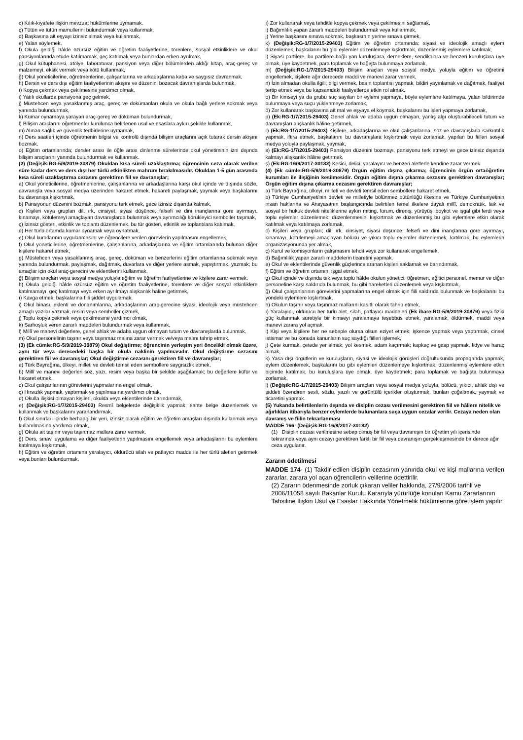c) Kılık-kıyafete ilişkin mevzuat hükümlerine uymamak,
ç) Tütün ve tütün mamullerini bulundurmak veya kullanmak,
d) Başkasına ait eşyayı izinsiz almak veya kullanmak,
e) Yalan söylemek,
f) Okula geldiği hâlde özürsüz eğitim ve öğretim faaliyetlerine, törenlere, sosyal etkinliklere ve okul pansiyonlarında etüde katılmamak, geç katılmak veya bunlardan erken ayrılmak,
g) Okul kütüphanesi, atölye, laboratuvar, pansiyon veya diğer bölümlerden aldığı kitap, araç-gereç ve malzemeyi, eksik vermek veya kötü kullanmak,
ğ) Okul yöneticilerine, öğretmenlerine, çalışanlarına ve arkadaşlarına kaba ve saygısız davranmak,
h) Dersin ve ders dışı eğitim faaliyetlerinin akışını ve düzenini bozacak davranışlarda bulunmak,
ı) Kopya çekmek veya çekilmesine yardımcı olmak,
i) Yatılı okullarda pansiyona geç gelmek,
j) Müstehcen veya yasaklanmış araç, gereç ve dokümanları okula ve okula bağlı yerlere sokmak veya yanında bulundurmak,
k) Kumar oynamaya yarayan araç-gereç ve doküman bulundurmak,
l) Bilişim araçlarını öğretmenler kurulunca belirlenen usul ve esaslara aykırı şekilde kullanmak,
m) Alınan sağlık ve güvenlik tedbirlerine uymamak,
n) Ders saatleri içinde öğretmenin bilgisi ve kontrolü dışında bilişim araçlarını açık tutarak dersin akışını bozmak,
o) Eğitim ortamlarında; dersler arası ile öğle arası dinlenme sürelerinde okul yönetiminin izni dışında bilişim araçlarını yanında bulundurmak ve kullanmak.
(2) (Değişik:RG-5/9/2019-30879) Okuldan kısa süreli uzaklaştırma; öğrencinin ceza olarak verilen süre kadar ders ve ders dışı her türlü etkinlikten mahrum bırakılmasıdır. Okuldan 1-5 gün arasında kısa süreli uzaklaştırma cezasını gerektiren fiil ve davranışlar;
a) Okul yöneticilerine, öğretmenlerine, çalışanlarına ve arkadaşlarına karşı okul içinde ve dışında sözle, davranışla veya sosyal medya üzerinden hakaret etmek, hakareti paylaşmak, yaymak veya başkalarını bu davranışa kışkırtmak,
b) Pansiyonun düzenini bozmak, pansiyonu terk etmek, gece izinsiz dışarıda kalmak,
c) Kişileri veya grupları dil, ırk, cinsiyet, siyasi düşünce, felsefi ve dini inançlarına göre ayırmayı, kınamayı, kötülemeyi amaçlayan davranışlarda bulunmak veya ayrımcılığı körükleyici semboller taşımak,
ç) İzinsiz gösteri, etkinlik ve toplantı düzenlemek, bu tür gösteri, etkinlik ve toplantılara katılmak,
d) Her türlü ortamda kumar oynamak veya oynatmak,
e) Okul kurallarının uygulanmasını ve öğrencilere verilen görevlerin yapılmasını engellemek,
f) Okul yöneticilerine, öğretmenlerine, çalışanlarına, arkadaşlarına ve eğitim ortamlarında bulunan diğer kişilere hakaret etmek,
g) Müstehcen veya yasaklanmış araç, gereç, doküman ve benzerlerini eğitim ortamlarına sokmak veya yanında bulundurmak, paylaşmak, dağıtmak, duvarlara ve diğer yerlere asmak, yapıştırmak, yazmak; bu amaçlar için okul araç-gerecini ve eklentilerini kullanmak,
ğ) Bilişim araçları veya sosyal medya yoluyla eğitim ve öğretim faaliyetlerine ve kişilere zarar vermek,
h) Okula geldiği hâlde özürsüz eğitim ve öğretim faaliyetlerine, törenlere ve diğer sosyal etkinliklere katılmamayı, geç katılmayı veya erken ayrılmayı alışkanlık haline getirmek,
ı) Kavga etmek, başkalarına fiili şiddet uygulamak,
i) Okul binası, eklenti ve donanımlarına, arkadaşlarının araç-gerecine siyasi, ideolojik veya müstehcen amaçlı yazılar yazmak, resim veya semboller çizmek,
j) Toplu kopya çekmek veya çekilmesine yardımcı olmak,
k) Sarhoşluk veren zararlı maddeleri bulundurmak veya kullanmak,
l) Millî ve manevi değerlere, genel ahlak ve adaba uygun olmayan tutum ve davranışlarda bulunmak,
m) Okul personelinin taşınır veya taşınmaz malına zarar vermek ve/veya malını tahrip etmek,
(3) (Ek cümle:RG-5/9/2019-30879) Okul değiştirme; öğrencinin yerleşim yeri öncelikli olmak üzere, aynı tür veya derecedeki başka bir okula naklinin yapılmasıdır. Okul değiştirme cezasını gerektiren fiil ve davranışlar; Okul değiştirme cezasını gerektiren fiil ve davranışlar;
a) Türk Bayrağına, ülkeyi, milleti ve devleti temsil eden sembollere saygısızlık etmek,
b) Millî ve manevi değerleri söz, yazı, resim veya başka bir şekilde aşağılamak; bu değerlere küfür ve hakaret etmek,
c) Okul çalışanlarının görevlerini yapmalarına engel olmak,
ç) Hırsızlık yapmak, yaptırmak ve yapılmasına yardımcı olmak,
d) Okulla ilişkisi olmayan kişileri, okulda veya eklentilerinde barındırmak,
e) (Değişik:RG-1/7/2015-29403) Resmî belgelerde değişiklik yapmak; sahte belge düzenlemek ve kullanmak ve başkalarını yararlandırmak,
f) Okul sınırları içinde herhangi bir yeri, izinsiz olarak eğitim ve öğretim amaçları dışında kullanmak veya kullanılmasına yardımcı olmak,
g) Okula ait taşınır veya taşınmaz mallara zarar vermek,
ğ) Ders, sınav, uygulama ve diğer faaliyetlerin yapılmasını engellemek veya arkadaşlarını bu eylemlere katılmaya kışkırtmak,
h) Eğitim ve öğretim ortamına yaralayıcı, öldürücü silah ve patlayıcı madde ile her türlü aletleri getirmek veya bunları bulundurmak,
ı) Zor kullanarak veya tehditle kopya çekmek veya çekilmesini sağlamak,
i) Bağımlılık yapan zararlı maddeleri bulundurmak veya kullanmak,
j) Yerine başkasını sınava sokmak, başkasının yerine sınava girmek,
k) (Değişik:RG-1/7/2015-29403) Eğitim ve öğretim ortamında; siyasi ve ideolojik amaçlı eylem düzenlemek, başkalarını bu gibi eylemler düzenlemeye kışkırtmak, düzenlenmiş eylemlere katılmak,
l) Siyasi partilere, bu partilere bağlı yan kuruluşlara, derneklere, sendikalara ve benzeri kuruluşlara üye olmak, üye kaydetmek, para toplamak ve bağışta bulunmaya zorlamak,
m) (Değişik:RG-1/7/2015-29403) Bilişim araçları veya sosyal medya yoluyla eğitim ve öğretimi engellemek, kişilere ağır derecede maddi ve manevi zarar vermek,
n) İzin almadan okulla ilgili; bilgi vermek, basın toplantısı yapmak, bildiri yayınlamak ve dağıtmak, faaliyet tertip etmek veya bu kapsamdaki faaliyetlerde etkin rol almak,
o) Bir kimseyi ya da grubu suç sayılan bir eylemi yapmaya, böyle eylemlere katılmaya, yalan bildirimde bulunmaya veya suçu yüklenmeye zorlamak,
ö) Zor kullanarak başkasına ait mal ve eşyaya el koymak, başkalarını bu işleri yapmaya zorlamak,
p) (Ek:RG-1/7/2015-29403) Genel ahlak ve adaba uygun olmayan, yanlış algı oluşturabilecek tutum ve davranışları alışkanlık hâline getirmek,
r) (Ek:RG-1/7/2015-29403) Kişilere, arkadaşlarına ve okul çalışanlarına; söz ve davranışlarla sarkıntılık yapmak, iftira etmek, başkalarını bu davranışlara kışkırtmak veya zorlamak, yapılan bu fiilleri sosyal medya yoluyla paylaşmak, yaymak,
s) (Ek:RG-1/7/2015-29403) Pansiyon düzenini bozmayı, pansiyonu terk etmeyi ve gece izinsiz dışarıda kalmayı alışkanlık hâline getirmek,
ş) (Ek:RG-16/9/2017-30182) Kesici, delici, yaralayıcı ve benzeri aletlerle kendine zarar vermek.
(4) (Ek cümle:RG-5/9/2019-30879) Örgün eğitim dışına çıkarma; öğrencinin örgün ortaöğretim kurumları ile ilişiğinin kesilmesidir. Örgün eğitim dışına çıkarma cezasını gerektiren davranışlar; Örgün eğitim dışına çıkarma cezasını gerektiren davranışlar;
a) Türk Bayrağına, ülkeyi, milleti ve devleti temsil eden sembollere hakaret etmek,
b) Türkiye Cumhuriyeti'nin devleti ve milletiyle bölünmez bütünlüğü ilkesine ve Türkiye Cumhuriyetinin insan haklarına ve Anayasanın başlangıcında belirtilen temel ilkelere dayalı millî, demokratik, laik ve sosyal bir hukuk devleti niteliklerine aykırı miting, forum, direniş, yürüyüş, boykot ve işgal gibi ferdi veya toplu eylemler düzenlemek; düzenlenmesini kışkırtmak ve düzenlenmiş bu gibi eylemlere etkin olarak katılmak veya katılmaya zorlamak,
c) Kişileri veya grupları; dil, ırk, cinsiyet, siyasi düşünce, felsefi ve dini inançlarına göre ayırmayı, kınamayı, kötülemeyi amaçlayan bölücü ve yıkıcı toplu eylemler düzenlemek, katılmak, bu eylemlerin organizasyonunda yer almak,
ç) Kurul ve komisyonların çalışmasını tehdit veya zor kullanarak engellemek,
d) Bağımlılık yapan zararlı maddelerin ticaretini yapmak,
e) Okul ve eklentilerinde güvenlik güçlerince aranan kişileri saklamak ve barındırmak,
f) Eğitim ve öğretim ortamını işgal etmek,
g) Okul içinde ve dışında tek veya toplu hâlde okulun yönetici, öğretmen, eğitici personel, memur ve diğer personeline karşı saldırıda bulunmak, bu gibi hareketleri düzenlemek veya kışkırtmak,
ğ) Okul çalışanlarının görevlerini yapmalarına engel olmak için fiili saldırıda bulunmak ve başkalarını bu yöndeki eylemlere kışkırtmak,
h) Okulun taşınır veya taşınmaz mallarını kasıtlı olarak tahrip etmek,
ı) Yaralayıcı, öldürücü her türlü alet, silah, patlayıcı maddeleri (Ek ibare:RG-5/9/2019-30879) veya fiziki güç kullanmak suretiyle bir kimseyi yaralamaya teşebbüs etmek, yaralamak, öldürmek, maddi veya manevi zarara yol açmak,
i) Kişi veya kişilere her ne sebeple olursa olsun eziyet etmek; işkence yapmak veya yaptırmak, cinsel istismar ve bu konuda kanunların suç saydığı fiilleri işlemek,
j) Çete kurmak, çetede yer almak, yol kesmek, adam kaçırmak; kapkaç ve gasp yapmak, fidye ve haraç almak,
k) Yasa dışı örgütlerin ve kuruluşların, siyasi ve ideolojik görüşleri doğrultusunda propaganda yapmak, eylem düzenlemek, başkalarını bu gibi eylemleri düzenlemeye kışkırtmak, düzenlenmiş eylemlere etkin biçimde katılmak, bu kuruluşlara üye olmak, üye kaydetmek; para toplamak ve bağışta bulunmaya zorlamak,
l) (Değişik:RG-1/7/2015-29403) Bilişim araçları veya sosyal medya yoluyla; bölücü, yıkıcı, ahlak dışı ve şiddeti özendiren sesli, sözlü, yazılı ve görüntülü içerikler oluşturmak, bunları çoğaltmak, yaymak ve ticaretini yapmak.
(5) Yukarıda belirtilenlerin dışında ve disiplin cezası verilmesini gerektiren fiil ve hâllere nitelik ve ağırlıkları itibarıyla benzer eylemlerde bulunanlara suça uygun cezalar verilir. Cezaya neden olan davranış ve fiilin tekrarlanması
MADDE 166- (Değişik:RG-16/9/2017-30182)
(1) Disiplin cezası verilmesine sebep olmuş bir fiil veya davranışın bir öğretim yılı içerisinde tekrarında veya aynı cezayı gerektiren farklı bir fiil veya davranışın gerçekleşmesinde bir derece ağır ceza uygulanır.
Zararın ödetilmesi
MADDE 174- (1) Takdir edilen disiplin cezasının yanında okul ve kişi mallarına verilen zararlar, zarara yol açan öğrencilerin velilerine ödettirilir.
(2) Zararın ödenmesinde zorluk çıkaran veliler hakkında, 27/9/2006 tarihli ve 2006/11058 sayılı Bakanlar Kurulu Kararıyla yürürlüğe konulan Kamu Zararlarının Tahsiline İlişkin Usul ve Esaslar Hakkında Yönetmelik hükümlerine göre işlem yapılır.